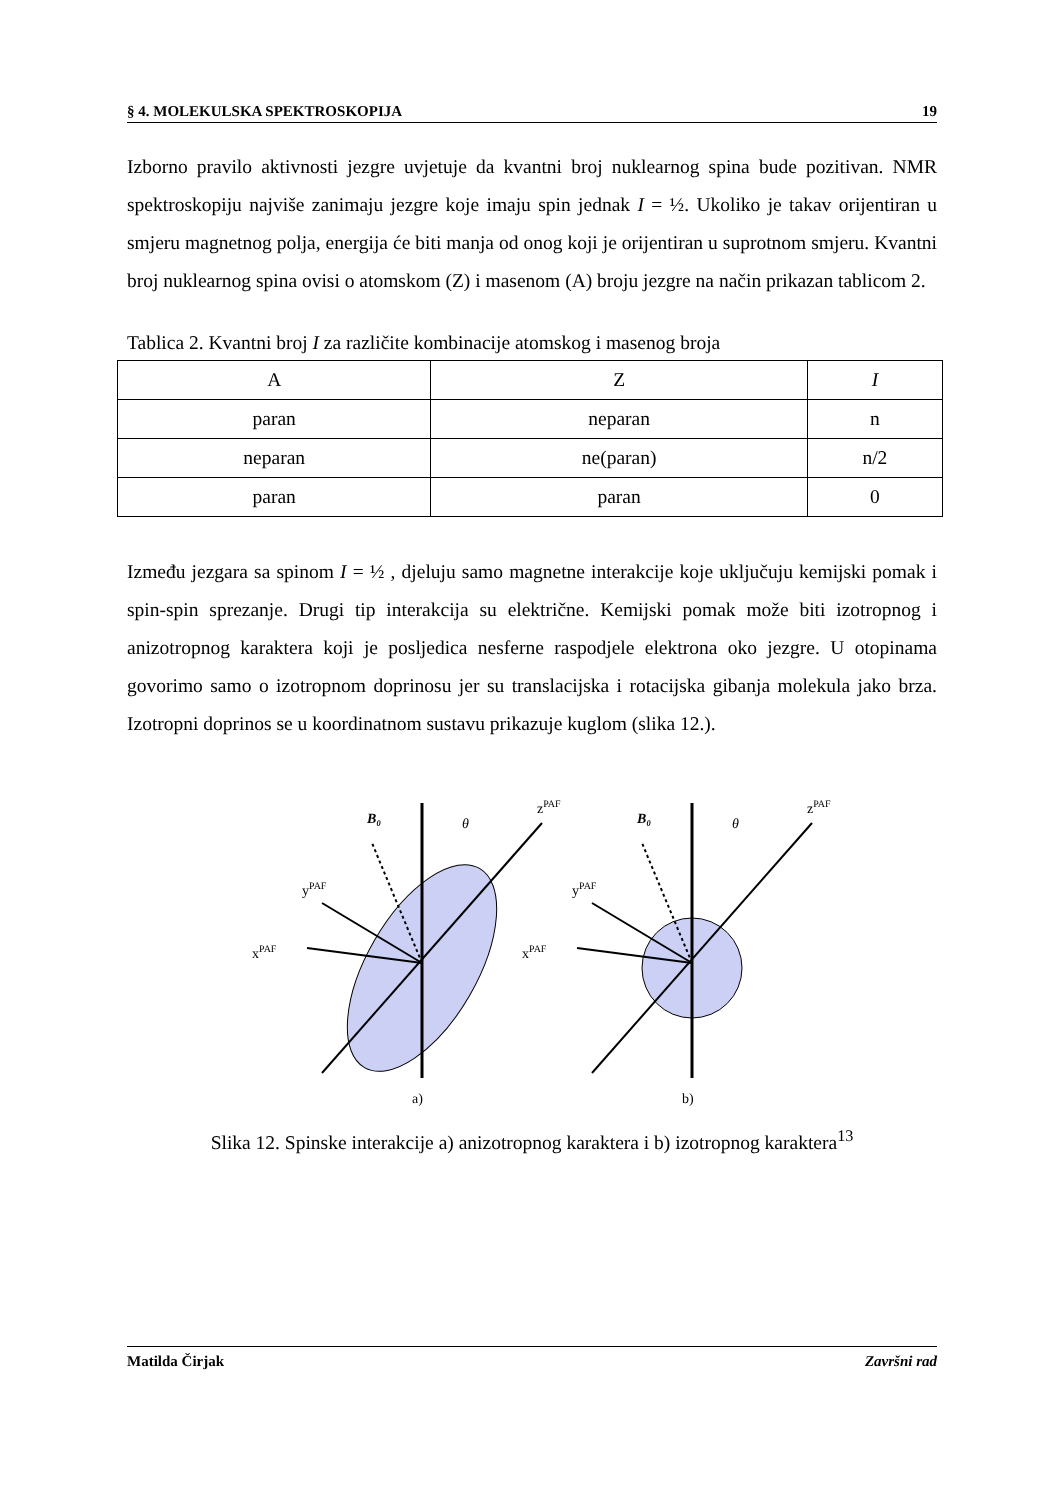§ 4. MOLEKULSKA SPEKTROSKOPIJA 19
Izborno pravilo aktivnosti jezgre uvjetuje da kvantni broj nuklearnog spina bude pozitivan. NMR spektroskopiju najviše zanimaju jezgre koje imaju spin jednak I = ½. Ukoliko je takav orijentiran u smjeru magnetnog polja, energija će biti manja od onog koji je orijentiran u suprotnom smjeru. Kvantni broj nuklearnog spina ovisi o atomskom (Z) i masenom (A) broju jezgre na način prikazan tablicom 2.
Tablica 2. Kvantni broj I za različite kombinacije atomskog i masenog broja
| A | Z | I |
| --- | --- | --- |
| paran | neparan | n |
| neparan | ne(paran) | n/2 |
| paran | paran | 0 |
Između jezgara sa spinom I = ½ , djeluju samo magnetne interakcije koje uključuju kemijski pomak i spin-spin sprezanje. Drugi tip interakcija su električne. Kemijski pomak može biti izotropnog i anizotropnog karaktera koji je posljedica nesferne raspodjele elektrona oko jezgre. U otopinama govorimo samo o izotropnom doprinosu jer su translacijska i rotacijska gibanja molekula jako brza. Izotropni doprinos se u koordinatnom sustavu prikazuje kuglom (slika 12.).
B₀
θ
zPAF
yPAF
xPAF
a)
B₀
θ
zPAF
yPAF
xPAF
b)
Slika 12. Spinske interakcije a) anizotropnog karaktera i b) izotropnog karaktera<sup>13</sup>
Matilda Čirjak Završni rad